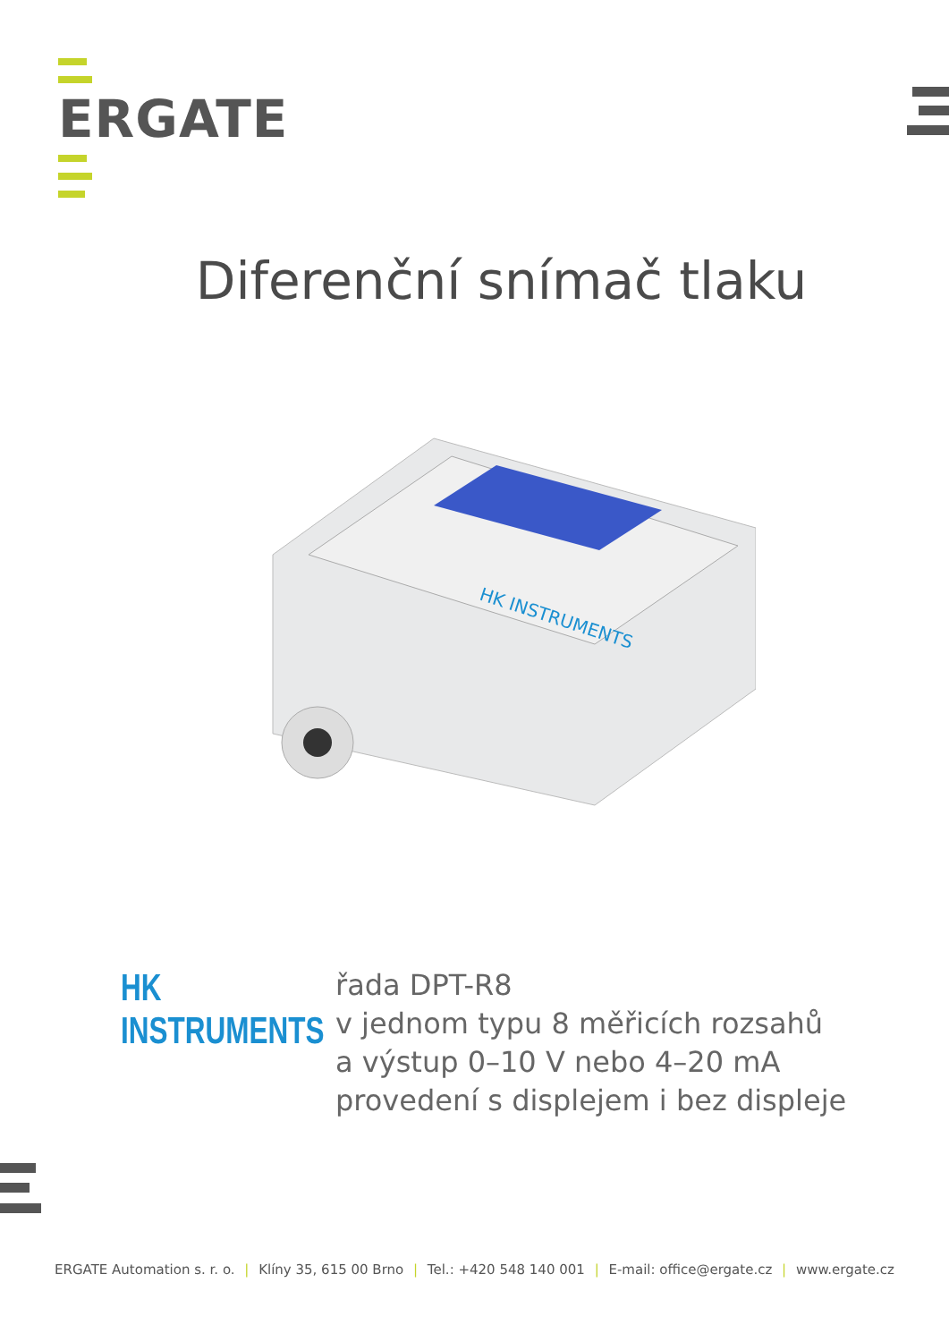ERGATE
Diferenční snímač tlaku
HK INSTRUMENTS
HK INSTRUMENTS
řada DPT-R8
v jednom typu 8 měřicích rozsahů
a výstup 0–10 V nebo 4–20 mA
provedení s displejem i bez displeje
ERGATE Automation s. r. o. | Klíny 35, 615 00 Brno | Tel.: +420 548 140 001 | E-mail: office@ergate.cz | www.ergate.cz